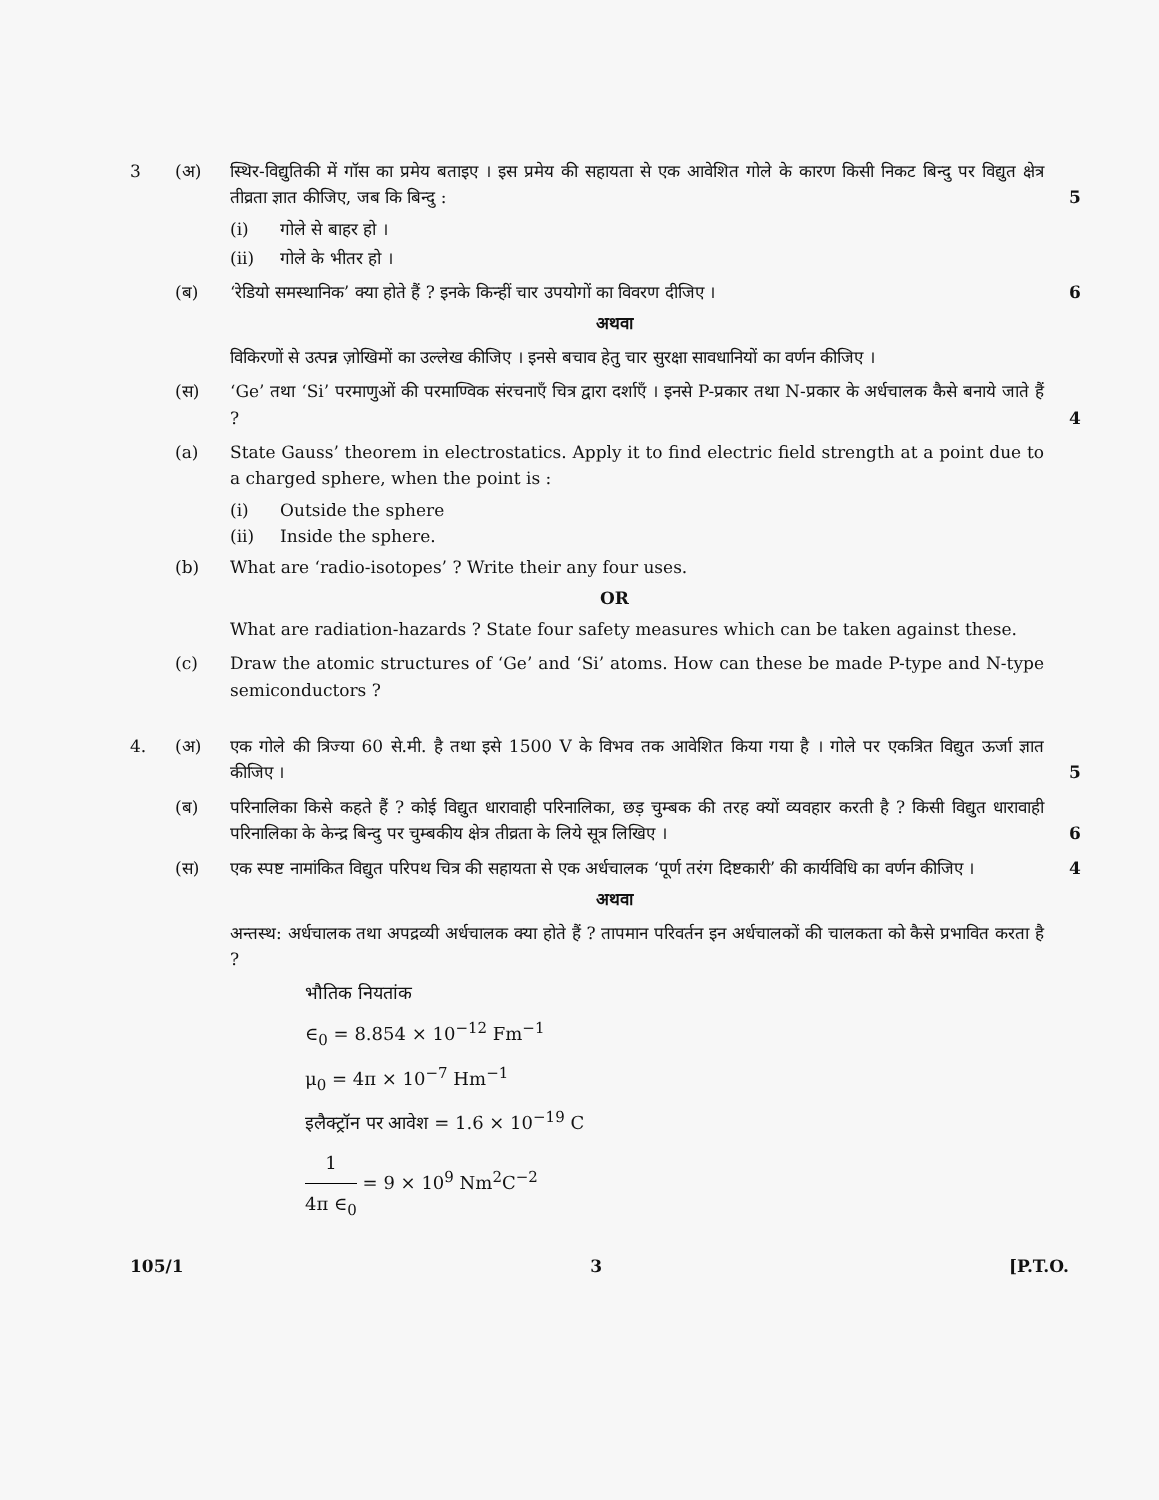3 (अ) स्थिर-विद्युतिकी में गॉस का प्रमेय बताइए । इस प्रमेय की सहायता से एक आवेशित गोले के कारण किसी निकट बिन्दु पर विद्युत क्षेत्र तीव्रता ज्ञात कीजिए, जब कि बिन्दु :
5
(i) गोले से बाहर हो ।
(ii) गोले के भीतर हो ।
(ब) ‘रेडियो समस्थानिक’ क्या होते हैं ? इनके किन्हीं चार उपयोगों का विवरण दीजिए ।
6
अथवा
विकिरणों से उत्पन्न ज़ोखिमों का उल्लेख कीजिए । इनसे बचाव हेतु चार सुरक्षा सावधानियों का वर्णन कीजिए ।
(स) ‘Ge’ तथा ‘Si’ परमाणुओं की परमाण्विक संरचनाएँ चित्र द्वारा दर्शाएँ । इनसे P-प्रकार तथा N-प्रकार के अर्धचालक कैसे बनाये जाते हैं ?
4
(a) State Gauss’ theorem in electrostatics. Apply it to find electric field strength at a point due to a charged sphere, when the point is :
(i) Outside the sphere
(ii) Inside the sphere.
(b) What are ‘radio-isotopes’ ? Write their any four uses.
OR
What are radiation-hazards ? State four safety measures which can be taken against these.
(c) Draw the atomic structures of ‘Ge’ and ‘Si’ atoms. How can these be made P-type and N-type semiconductors ?
4. (अ) एक गोले की त्रिज्या 60 से.मी. है तथा इसे 1500 V के विभव तक आवेशित किया गया है । गोले पर एकत्रित विद्युत ऊर्जा ज्ञात कीजिए ।
5
(ब) परिनालिका किसे कहते हैं ? कोई विद्युत धारावाही परिनालिका, छड़ चुम्बक की तरह क्यों व्यवहार करती है ? किसी विद्युत धारावाही परिनालिका के केन्द्र बिन्दु पर चुम्बकीय क्षेत्र तीव्रता के लिये सूत्र लिखिए ।
6
(स) एक स्पष्ट नामांकित विद्युत परिपथ चित्र की सहायता से एक अर्धचालक ‘पूर्ण तरंग दिष्टकारी’ की कार्यविधि का वर्णन कीजिए ।
4
अथवा
अन्तस्थ: अर्धचालक तथा अपद्रव्यी अर्धचालक क्या होते हैं ? तापमान परिवर्तन इन अर्धचालकों की चालकता को कैसे प्रभावित करता है ?
भौतिक नियतांक
∈<sub>0</sub> = 8.854 × 10<sup>−12</sup> Fm<sup>−1</sup>
μ<sub>0</sub> = 4π × 10<sup>−7</sup> Hm<sup>−1</sup>
इलैक्ट्रॉन पर आवेश = 1.6 × 10<sup>−19</sup> C
1 4π ∈<sub>0</sub> = 9 × 10<sup>9</sup> Nm<sup>2</sup>C<sup>−2</sup>
105/1 3 [P.T.O.